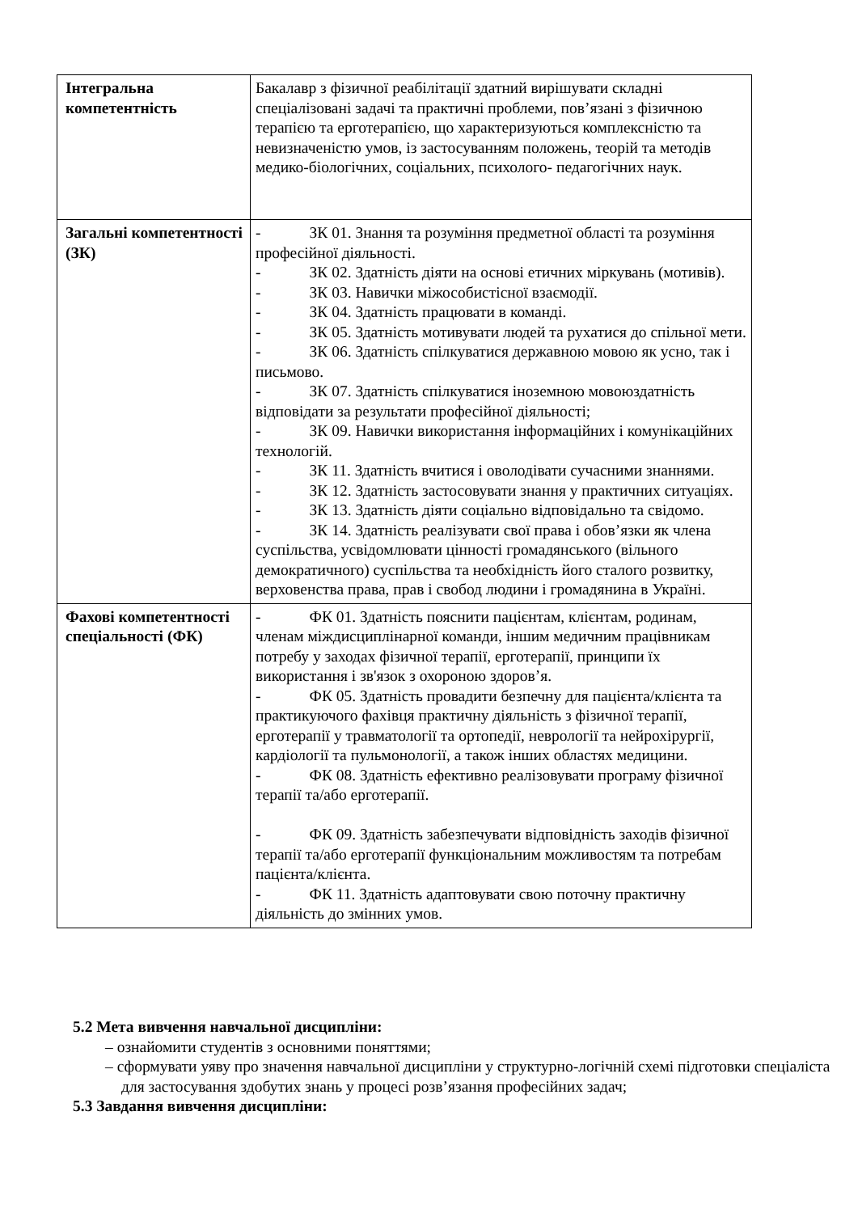| Інтегральна компетентність | Бакалавр з фізичної реабілітації здатний вирішувати складні спеціалізовані задачі та практичні проблеми, пов’язані з фізичною терапією та ерготерапією, що характеризуються комплексністю та невизначеністю умов, із застосуванням положень, теорій та методів медико-біологічних, соціальних, психолого- педагогічних наук. |
| Загальні компетентності (ЗК) | - ЗК 01. Знання та розуміння предметної області та розуміння професійної діяльності. - ЗК 02. Здатність діяти на основі етичних міркувань (мотивів). - ЗК 03. Навички міжособистісної взаємодії. - ЗК 04. Здатність працювати в команді. - ЗК 05. Здатність мотивувати людей та рухатися до спільної мети. - ЗК 06. Здатність спілкуватися державною мовою як усно, так і письмово. - ЗК 07. Здатність спілкуватися іноземною мовоюздатність відповідати за результати професійної діяльності; - ЗК 09. Навички використання інформаційних і комунікаційних технологій. - ЗК 11. Здатність вчитися і оволодівати сучасними знаннями. - ЗК 12. Здатність застосовувати знання у практичних ситуаціях. - ЗК 13. Здатність діяти соціально відповідально та свідомо. - ЗК 14. Здатність реалізувати свої права і обов’язки як члена суспільства, усвідомлювати цінності громадянського (вільного демократичного) суспільства та необхідність його сталого розвитку, верховенства права, прав і свобод людини і громадянина в Україні. |
| Фахові компетентності спеціальності (ФК) | - ФК 01. Здатність пояснити пацієнтам, клієнтам, родинам, членам міждисциплінарної команди, іншим медичним працівникам потребу у заходах фізичної терапії, ерготерапії, принципи їх використання і зв'язок з охороною здоров’я. - ФК 05. Здатність провадити безпечну для пацієнта/клієнта та практикуючого фахівця практичну діяльність з фізичної терапії, ерготерапії у травматології та ортопедії, неврології та нейрохірургії, кардіології та пульмонології, а також інших областях медицини. - ФК 08. Здатність ефективно реалізовувати програму фізичної терапії та/або ерготерапії. - ФК 09. Здатність забезпечувати відповідність заходів фізичної терапії та/або ерготерапії функціональним можливостям та потребам пацієнта/клієнта. - ФК 11. Здатність адаптовувати свою поточну практичну діяльність до змінних умов. |
5.2 Мета вивчення навчальної дисципліни:
– ознайомити студентів з основними поняттями;
– сформувати уяву про значення навчальної дисципліни у структурно-логічній схемі підготовки спеціаліста для застосування здобутих знань у процесі розв’язання професійних задач;
5.3 Завдання вивчення дисципліни: